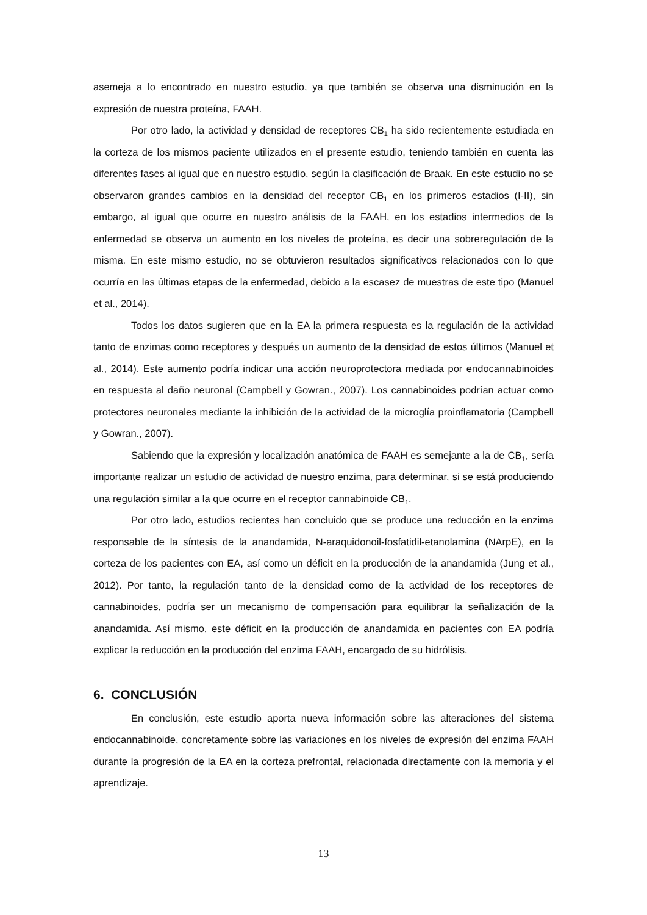asemeja a lo encontrado en nuestro estudio, ya que también se observa una disminución en la expresión de nuestra proteína, FAAH.
Por otro lado, la actividad y densidad de receptores CB<sub>1</sub> ha sido recientemente estudiada en la corteza de los mismos paciente utilizados en el presente estudio, teniendo también en cuenta las diferentes fases al igual que en nuestro estudio, según la clasificación de Braak. En este estudio no se observaron grandes cambios en la densidad del receptor CB<sub>1</sub> en los primeros estadios (I-II), sin embargo, al igual que ocurre en nuestro análisis de la FAAH, en los estadios intermedios de la enfermedad se observa un aumento en los niveles de proteína, es decir una sobreregulación de la misma. En este mismo estudio, no se obtuvieron resultados significativos relacionados con lo que ocurría en las últimas etapas de la enfermedad, debido a la escasez de muestras de este tipo (Manuel et al., 2014).
Todos los datos sugieren que en la EA la primera respuesta es la regulación de la actividad tanto de enzimas como receptores y después un aumento de la densidad de estos últimos (Manuel et al., 2014). Este aumento podría indicar una acción neuroprotectora mediada por endocannabinoides en respuesta al daño neuronal (Campbell y Gowran., 2007). Los cannabinoides podrían actuar como protectores neuronales mediante la inhibición de la actividad de la microglía proinflamatoria (Campbell y Gowran., 2007).
Sabiendo que la expresión y localización anatómica de FAAH es semejante a la de CB<sub>1</sub>, sería importante realizar un estudio de actividad de nuestro enzima, para determinar, si se está produciendo una regulación similar a la que ocurre en el receptor cannabinoide CB<sub>1</sub>.
Por otro lado, estudios recientes han concluido que se produce una reducción en la enzima responsable de la síntesis de la anandamida, N-araquidonoil-fosfatidil-etanolamina (NArpE), en la corteza de los pacientes con EA, así como un déficit en la producción de la anandamida (Jung et al., 2012). Por tanto, la regulación tanto de la densidad como de la actividad de los receptores de cannabinoides, podría ser un mecanismo de compensación para equilibrar la señalización de la anandamida. Así mismo, este déficit en la producción de anandamida en pacientes con EA podría explicar la reducción en la producción del enzima FAAH, encargado de su hidrólisis.
6. CONCLUSIÓN
En conclusión, este estudio aporta nueva información sobre las alteraciones del sistema endocannabinoide, concretamente sobre las variaciones en los niveles de expresión del enzima FAAH durante la progresión de la EA en la corteza prefrontal, relacionada directamente con la memoria y el aprendizaje.
13